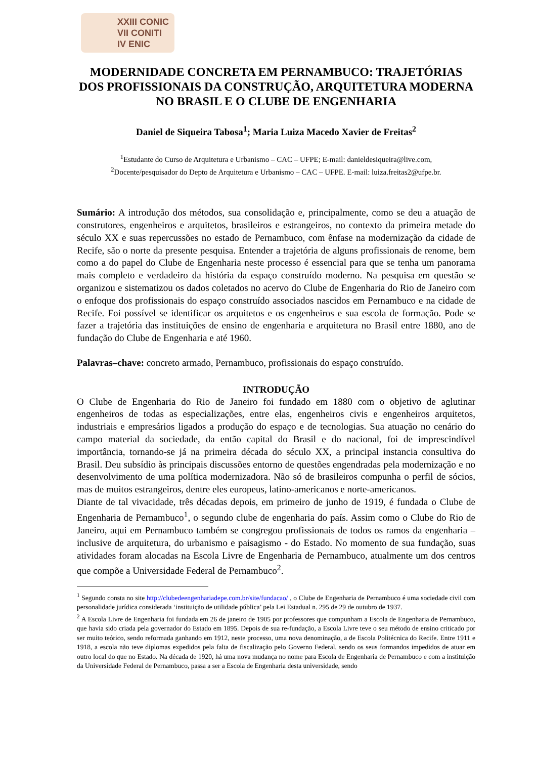XXIII CONIC
VII CONITI
IV ENIC
MODERNIDADE CONCRETA EM PERNAMBUCO: TRAJETÓRIAS DOS PROFISSIONAIS DA CONSTRUÇÃO, ARQUITETURA MODERNA NO BRASIL E O CLUBE DE ENGENHARIA
Daniel de Siqueira Tabosa<sup>1</sup>; Maria Luiza Macedo Xavier de Freitas<sup>2</sup>
<sup>1</sup> Estudante do Curso de Arquitetura e Urbanismo – CAC – UFPE; E-mail: danieldesiqueira@live.com,
<sup>2</sup> Docente/pesquisador do Depto de Arquitetura e Urbanismo – CAC – UFPE. E-mail: luiza.freitas2@ufpe.br.
Sumário: A introdução dos métodos, sua consolidação e, principalmente, como se deu a atuação de construtores, engenheiros e arquitetos, brasileiros e estrangeiros, no contexto da primeira metade do século XX e suas repercussões no estado de Pernambuco, com ênfase na modernização da cidade de Recife, são o norte da presente pesquisa. Entender a trajetória de alguns profissionais de renome, bem como a do papel do Clube de Engenharia neste processo é essencial para que se tenha um panorama mais completo e verdadeiro da história da espaço construído moderno. Na pesquisa em questão se organizou e sistematizou os dados coletados no acervo do Clube de Engenharia do Rio de Janeiro com o enfoque dos profissionais do espaço construído associados nascidos em Pernambuco e na cidade de Recife. Foi possível se identificar os arquitetos e os engenheiros e sua escola de formação. Pode se fazer a trajetória das instituições de ensino de engenharia e arquitetura no Brasil entre 1880, ano de fundação do Clube de Engenharia e até 1960.
Palavras–chave: concreto armado, Pernambuco, profissionais do espaço construído.
INTRODUÇÃO
O Clube de Engenharia do Rio de Janeiro foi fundado em 1880 com o objetivo de aglutinar engenheiros de todas as especializações, entre elas, engenheiros civis e engenheiros arquitetos, industriais e empresários ligados a produção do espaço e de tecnologias. Sua atuação no cenário do campo material da sociedade, da então capital do Brasil e do nacional, foi de imprescindível importância, tornando-se já na primeira década do século XX, a principal instancia consultiva do Brasil. Deu subsídio às principais discussões entorno de questões engendradas pela modernização e no desenvolvimento de uma política modernizadora. Não só de brasileiros compunha o perfil de sócios, mas de muitos estrangeiros, dentre eles europeus, latino-americanos e norte-americanos.
Diante de tal vivacidade, três décadas depois, em primeiro de junho de 1919, é fundada o Clube de Engenharia de Pernambuco<sup>1</sup>, o segundo clube de engenharia do país. Assim como o Clube do Rio de Janeiro, aqui em Pernambuco também se congregou profissionais de todos os ramos da engenharia – inclusive de arquitetura, do urbanismo e paisagismo - do Estado. No momento de sua fundação, suas atividades foram alocadas na Escola Livre de Engenharia de Pernambuco, atualmente um dos centros que compõe a Universidade Federal de Pernambuco<sup>2</sup>.
<sup>1</sup> Segundo consta no site http://clubedeengenhariadepe.com.br/site/fundacao/ , o Clube de Engenharia de Pernambuco é uma sociedade civil com personalidade jurídica considerada ‘instituição de utilidade pública’ pela Lei Estadual n. 295 de 29 de outubro de 1937.
<sup>2</sup> A Escola Livre de Engenharia foi fundada em 26 de janeiro de 1905 por professores que compunham a Escola de Engenharia de Pernambuco, que havia sido criada pela governador do Estado em 1895. Depois de sua re-fundação, a Escola Livre teve o seu método de ensino criticado por ser muito teórico, sendo reformada ganhando em 1912, neste processo, uma nova denominação, a de Escola Politécnica do Recife. Entre 1911 e 1918, a escola não teve diplomas expedidos pela falta de fiscalização pelo Governo Federal, sendo os seus formandos impedidos de atuar em outro local do que no Estado. Na década de 1920, há uma nova mudança no nome para Escola de Engenharia de Pernambuco e com a instituição da Universidade Federal de Pernambuco, passa a ser a Escola de Engenharia desta universidade, sendo